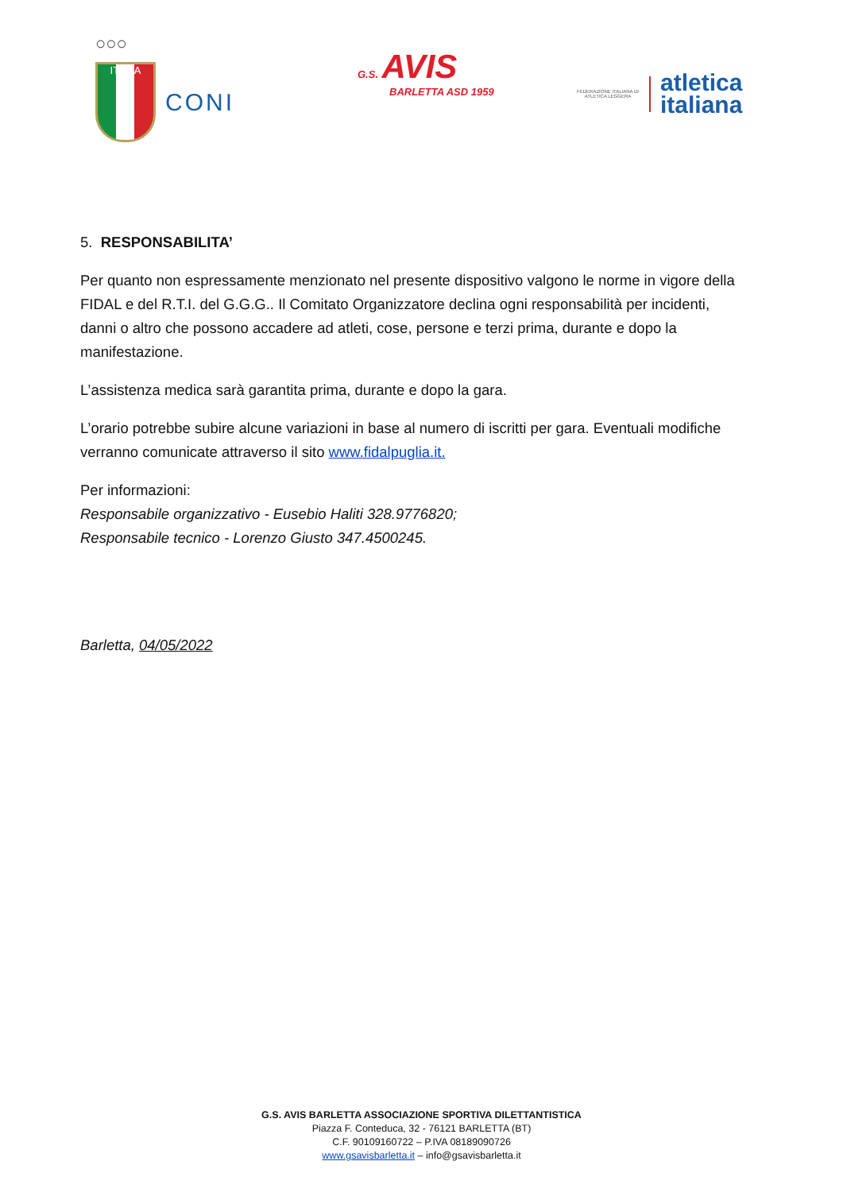○○○
ITALIA
CONI
G.S. AVIS
BARLETTA ASD 1959
FEDERAZIONE ITALIANA DI ATLETICA LEGGERA
atletica
italiana
5. RESPONSABILITA’
Per quanto non espressamente menzionato nel presente dispositivo valgono le norme in vigore della FIDAL e del R.T.I. del G.G.G.. Il Comitato Organizzatore declina ogni responsabilità per incidenti, danni o altro che possono accadere ad atleti, cose, persone e terzi prima, durante e dopo la manifestazione.
L’assistenza medica sarà garantita prima, durante e dopo la gara.
L’orario potrebbe subire alcune variazioni in base al numero di iscritti per gara. Eventuali modifiche verranno comunicate attraverso il sito www.fidalpuglia.it.
Per informazioni:
Responsabile organizzativo - Eusebio Haliti 328.9776820;
Responsabile tecnico - Lorenzo Giusto 347.4500245.
Barletta, 04/05/2022
G.S. AVIS BARLETTA ASSOCIAZIONE SPORTIVA DILETTANTISTICA
Piazza F. Conteduca, 32 - 76121 BARLETTA (BT)
C.F. 90109160722 – P.IVA 08189090726
www.gsavisbarletta.it – info@gsavisbarletta.it